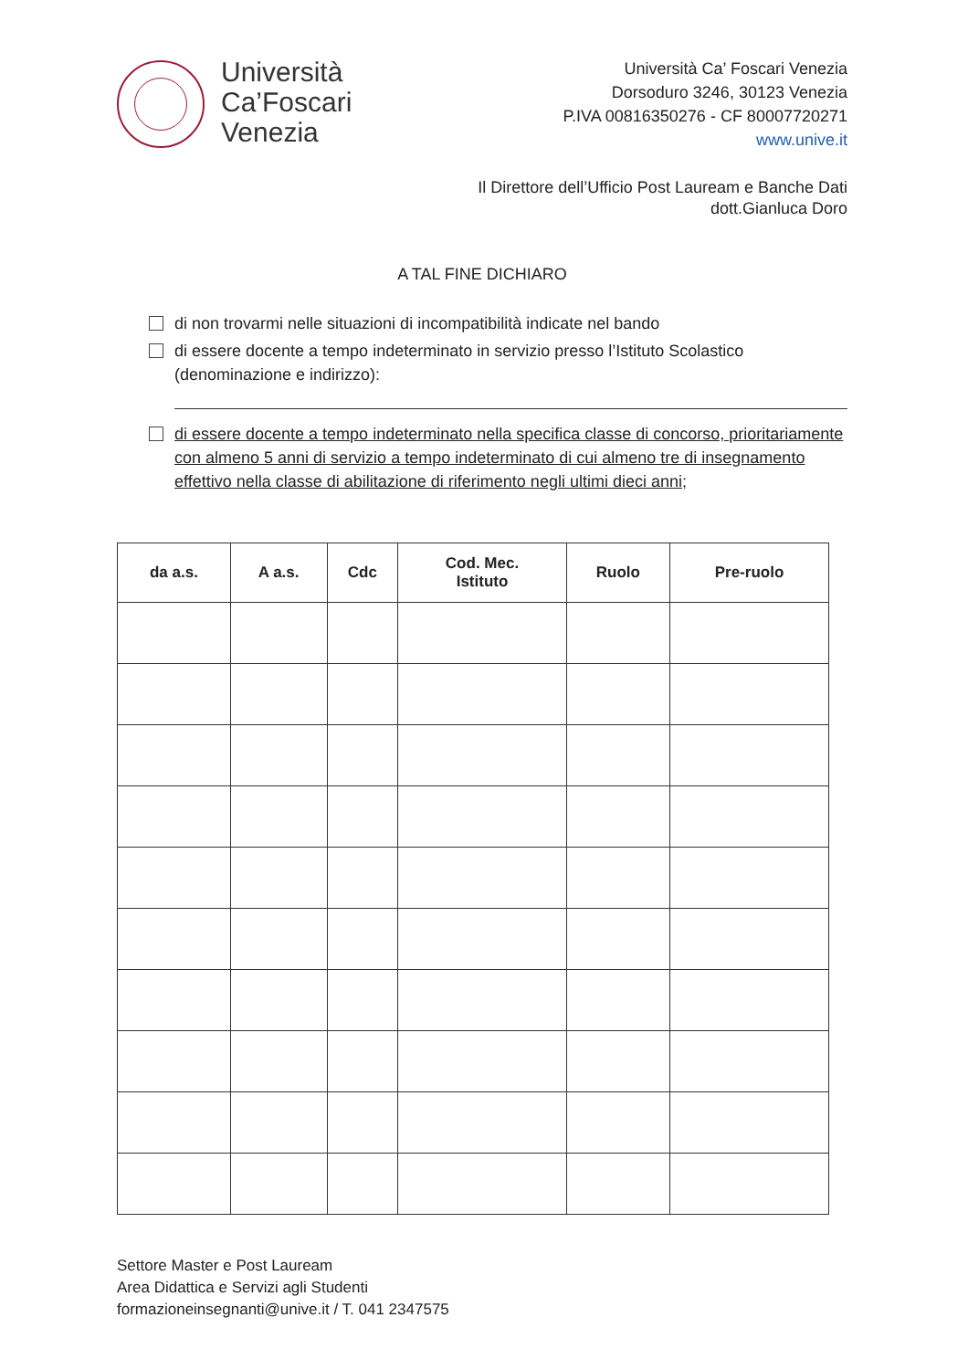Università
Ca’Foscari
Venezia
Università Ca’ Foscari Venezia
Dorsoduro 3246, 30123 Venezia
P.IVA 00816350276 - CF 80007720271
www.unive.it
Il Direttore dell’Ufficio Post Lauream e Banche Dati
dott.Gianluca Doro
A TAL FINE DICHIARO
di non trovarmi nelle situazioni di incompatibilità indicate nel bando
di essere docente a tempo indeterminato in servizio presso l’Istituto Scolastico (denominazione e indirizzo):
di essere docente a tempo indeterminato nella specifica classe di concorso, prioritariamente con almeno 5 anni di servizio a tempo indeterminato di cui almeno tre di insegnamento effettivo nella classe di abilitazione di riferimento negli ultimi dieci anni;
| da a.s. | A a.s. | Cdc | Cod. Mec. Istituto | Ruolo | Pre-ruolo |
| --- | --- | --- | --- | --- | --- |
Settore Master e Post Lauream
Area Didattica e Servizi agli Studenti
formazioneinsegnanti@unive.it / T. 041 2347575